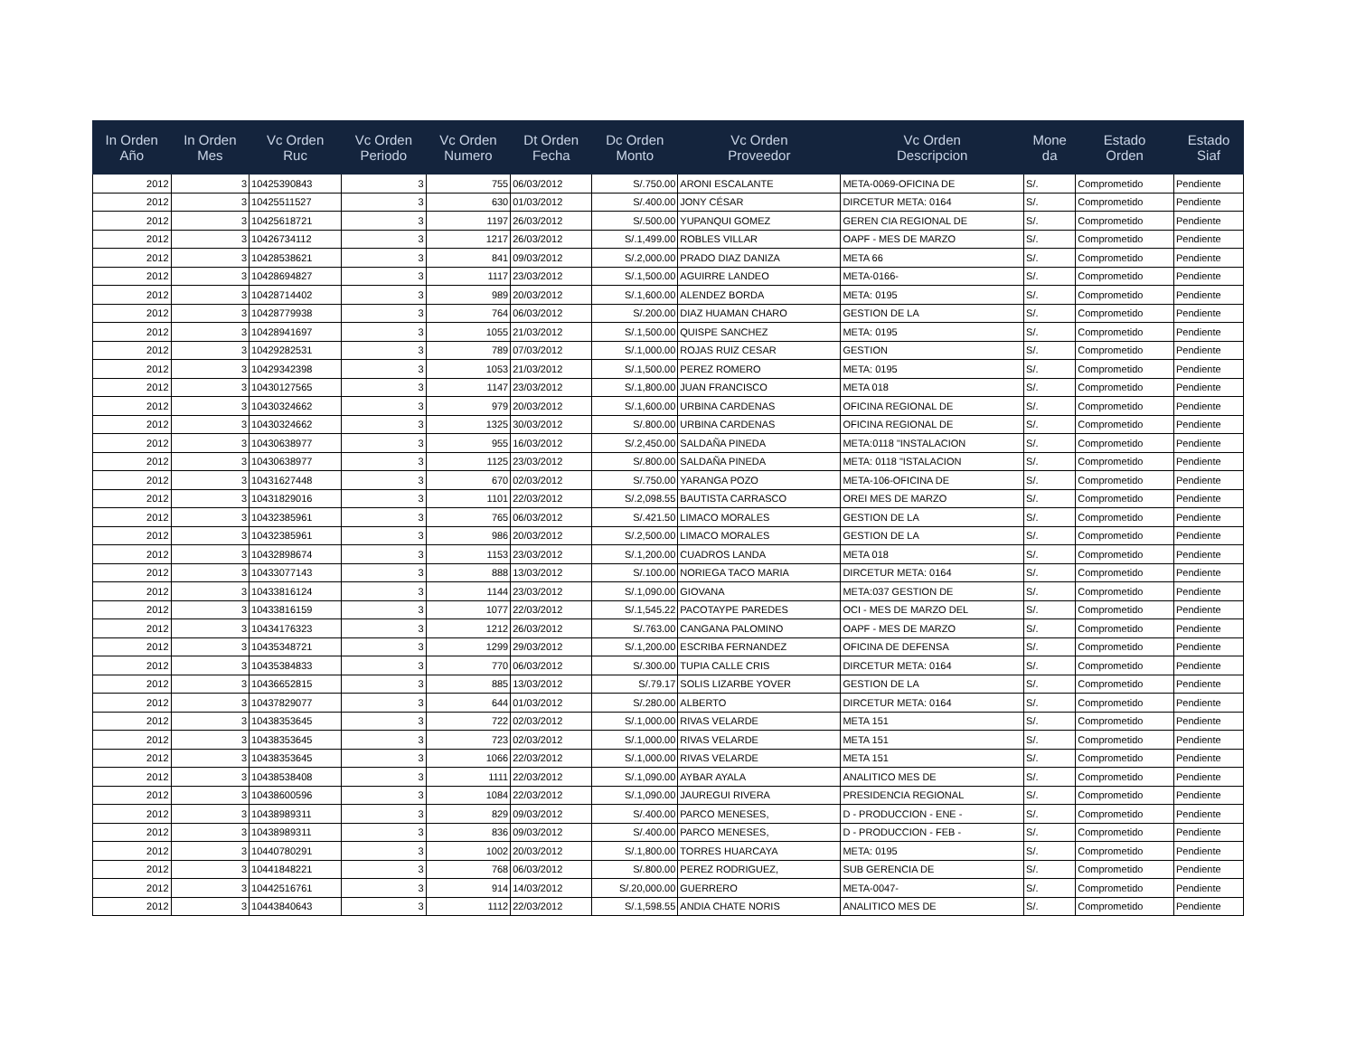| In Orden Año | In Orden Mes | Vc Orden Ruc | Vc Orden Periodo | Vc Orden Numero | Dt Orden Fecha | Dc Orden Monto | Vc Orden Proveedor | Vc Orden Descripcion | Mone da | Estado Orden | Estado Siaf |
| --- | --- | --- | --- | --- | --- | --- | --- | --- | --- | --- | --- |
| 2012 | 3 | 10425390843 | 3 | 755 | 06/03/2012 | S/.750.00 | ARONI ESCALANTE | META-0069-OFICINA DE | S/. | Comprometido | Pendiente |
| 2012 | 3 | 10425511527 | 3 | 630 | 01/03/2012 | S/.400.00 | JONY CÉSAR | DIRCETUR META: 0164 | S/. | Comprometido | Pendiente |
| 2012 | 3 | 10425618721 | 3 | 1197 | 26/03/2012 | S/.500.00 | YUPANQUI GOMEZ | GEREN CIA REGIONAL DE | S/. | Comprometido | Pendiente |
| 2012 | 3 | 10426734112 | 3 | 1217 | 26/03/2012 | S/.1,499.00 | ROBLES VILLAR | OAPF - MES DE MARZO | S/. | Comprometido | Pendiente |
| 2012 | 3 | 10428538621 | 3 | 841 | 09/03/2012 | S/.2,000.00 | PRADO DIAZ DANIZA | META 66 | S/. | Comprometido | Pendiente |
| 2012 | 3 | 10428694827 | 3 | 1117 | 23/03/2012 | S/.1,500.00 | AGUIRRE LANDEO | META-0166- | S/. | Comprometido | Pendiente |
| 2012 | 3 | 10428714402 | 3 | 989 | 20/03/2012 | S/.1,600.00 | ALENDEZ BORDA | META: 0195 | S/. | Comprometido | Pendiente |
| 2012 | 3 | 10428779938 | 3 | 764 | 06/03/2012 | S/.200.00 | DIAZ HUAMAN CHARO | GESTION DE LA | S/. | Comprometido | Pendiente |
| 2012 | 3 | 10428941697 | 3 | 1055 | 21/03/2012 | S/.1,500.00 | QUISPE SANCHEZ | META: 0195 | S/. | Comprometido | Pendiente |
| 2012 | 3 | 10429282531 | 3 | 789 | 07/03/2012 | S/.1,000.00 | ROJAS RUIZ CESAR | GESTION | S/. | Comprometido | Pendiente |
| 2012 | 3 | 10429342398 | 3 | 1053 | 21/03/2012 | S/.1,500.00 | PEREZ ROMERO | META: 0195 | S/. | Comprometido | Pendiente |
| 2012 | 3 | 10430127565 | 3 | 1147 | 23/03/2012 | S/.1,800.00 | JUAN FRANCISCO | META 018 | S/. | Comprometido | Pendiente |
| 2012 | 3 | 10430324662 | 3 | 979 | 20/03/2012 | S/.1,600.00 | URBINA CARDENAS | OFICINA REGIONAL DE | S/. | Comprometido | Pendiente |
| 2012 | 3 | 10430324662 | 3 | 1325 | 30/03/2012 | S/.800.00 | URBINA CARDENAS | OFICINA REGIONAL DE | S/. | Comprometido | Pendiente |
| 2012 | 3 | 10430638977 | 3 | 955 | 16/03/2012 | S/.2,450.00 | SALDAÑA PINEDA | META:0118 "INSTALACION | S/. | Comprometido | Pendiente |
| 2012 | 3 | 10430638977 | 3 | 1125 | 23/03/2012 | S/.800.00 | SALDAÑA PINEDA | META: 0118 "ISTALACION | S/. | Comprometido | Pendiente |
| 2012 | 3 | 10431627448 | 3 | 670 | 02/03/2012 | S/.750.00 | YARANGA POZO | META-106-OFICINA DE | S/. | Comprometido | Pendiente |
| 2012 | 3 | 10431829016 | 3 | 1101 | 22/03/2012 | S/.2,098.55 | BAUTISTA CARRASCO | OREI MES DE MARZO | S/. | Comprometido | Pendiente |
| 2012 | 3 | 10432385961 | 3 | 765 | 06/03/2012 | S/.421.50 | LIMACO MORALES | GESTION DE LA | S/. | Comprometido | Pendiente |
| 2012 | 3 | 10432385961 | 3 | 986 | 20/03/2012 | S/.2,500.00 | LIMACO MORALES | GESTION DE LA | S/. | Comprometido | Pendiente |
| 2012 | 3 | 10432898674 | 3 | 1153 | 23/03/2012 | S/.1,200.00 | CUADROS LANDA | META 018 | S/. | Comprometido | Pendiente |
| 2012 | 3 | 10433077143 | 3 | 888 | 13/03/2012 | S/.100.00 | NORIEGA TACO MARIA | DIRCETUR META: 0164 | S/. | Comprometido | Pendiente |
| 2012 | 3 | 10433816124 | 3 | 1144 | 23/03/2012 | S/.1,090.00 | GIOVANA | META:037 GESTION DE | S/. | Comprometido | Pendiente |
| 2012 | 3 | 10433816159 | 3 | 1077 | 22/03/2012 | S/.1,545.22 | PACOTAYPE PAREDES | OCI - MES DE MARZO DEL | S/. | Comprometido | Pendiente |
| 2012 | 3 | 10434176323 | 3 | 1212 | 26/03/2012 | S/.763.00 | CANGANA PALOMINO | OAPF - MES DE MARZO | S/. | Comprometido | Pendiente |
| 2012 | 3 | 10435348721 | 3 | 1299 | 29/03/2012 | S/.1,200.00 | ESCRIBA FERNANDEZ | OFICINA DE DEFENSA | S/. | Comprometido | Pendiente |
| 2012 | 3 | 10435384833 | 3 | 770 | 06/03/2012 | S/.300.00 | TUPIA CALLE CRIS | DIRCETUR META: 0164 | S/. | Comprometido | Pendiente |
| 2012 | 3 | 10436652815 | 3 | 885 | 13/03/2012 | S/.79.17 | SOLIS LIZARBE YOVER | GESTION DE LA | S/. | Comprometido | Pendiente |
| 2012 | 3 | 10437829077 | 3 | 644 | 01/03/2012 | S/.280.00 | ALBERTO | DIRCETUR META: 0164 | S/. | Comprometido | Pendiente |
| 2012 | 3 | 10438353645 | 3 | 722 | 02/03/2012 | S/.1,000.00 | RIVAS VELARDE | META 151 | S/. | Comprometido | Pendiente |
| 2012 | 3 | 10438353645 | 3 | 723 | 02/03/2012 | S/.1,000.00 | RIVAS VELARDE | META 151 | S/. | Comprometido | Pendiente |
| 2012 | 3 | 10438353645 | 3 | 1066 | 22/03/2012 | S/.1,000.00 | RIVAS VELARDE | META 151 | S/. | Comprometido | Pendiente |
| 2012 | 3 | 10438538408 | 3 | 1111 | 22/03/2012 | S/.1,090.00 | AYBAR AYALA | ANALITICO MES DE | S/. | Comprometido | Pendiente |
| 2012 | 3 | 10438600596 | 3 | 1084 | 22/03/2012 | S/.1,090.00 | JAUREGUI RIVERA | PRESIDENCIA REGIONAL | S/. | Comprometido | Pendiente |
| 2012 | 3 | 10438989311 | 3 | 829 | 09/03/2012 | S/.400.00 | PARCO MENESES, | D - PRODUCCION - ENE - | S/. | Comprometido | Pendiente |
| 2012 | 3 | 10438989311 | 3 | 836 | 09/03/2012 | S/.400.00 | PARCO MENESES, | D - PRODUCCION - FEB - | S/. | Comprometido | Pendiente |
| 2012 | 3 | 10440780291 | 3 | 1002 | 20/03/2012 | S/.1,800.00 | TORRES HUARCAYA | META: 0195 | S/. | Comprometido | Pendiente |
| 2012 | 3 | 10441848221 | 3 | 768 | 06/03/2012 | S/.800.00 | PEREZ RODRIGUEZ, | SUB GERENCIA DE | S/. | Comprometido | Pendiente |
| 2012 | 3 | 10442516761 | 3 | 914 | 14/03/2012 | S/.20,000.00 | GUERRERO | META-0047- | S/. | Comprometido | Pendiente |
| 2012 | 3 | 10443840643 | 3 | 1112 | 22/03/2012 | S/.1,598.55 | ANDIA CHATE NORIS | ANALITICO MES DE | S/. | Comprometido | Pendiente |